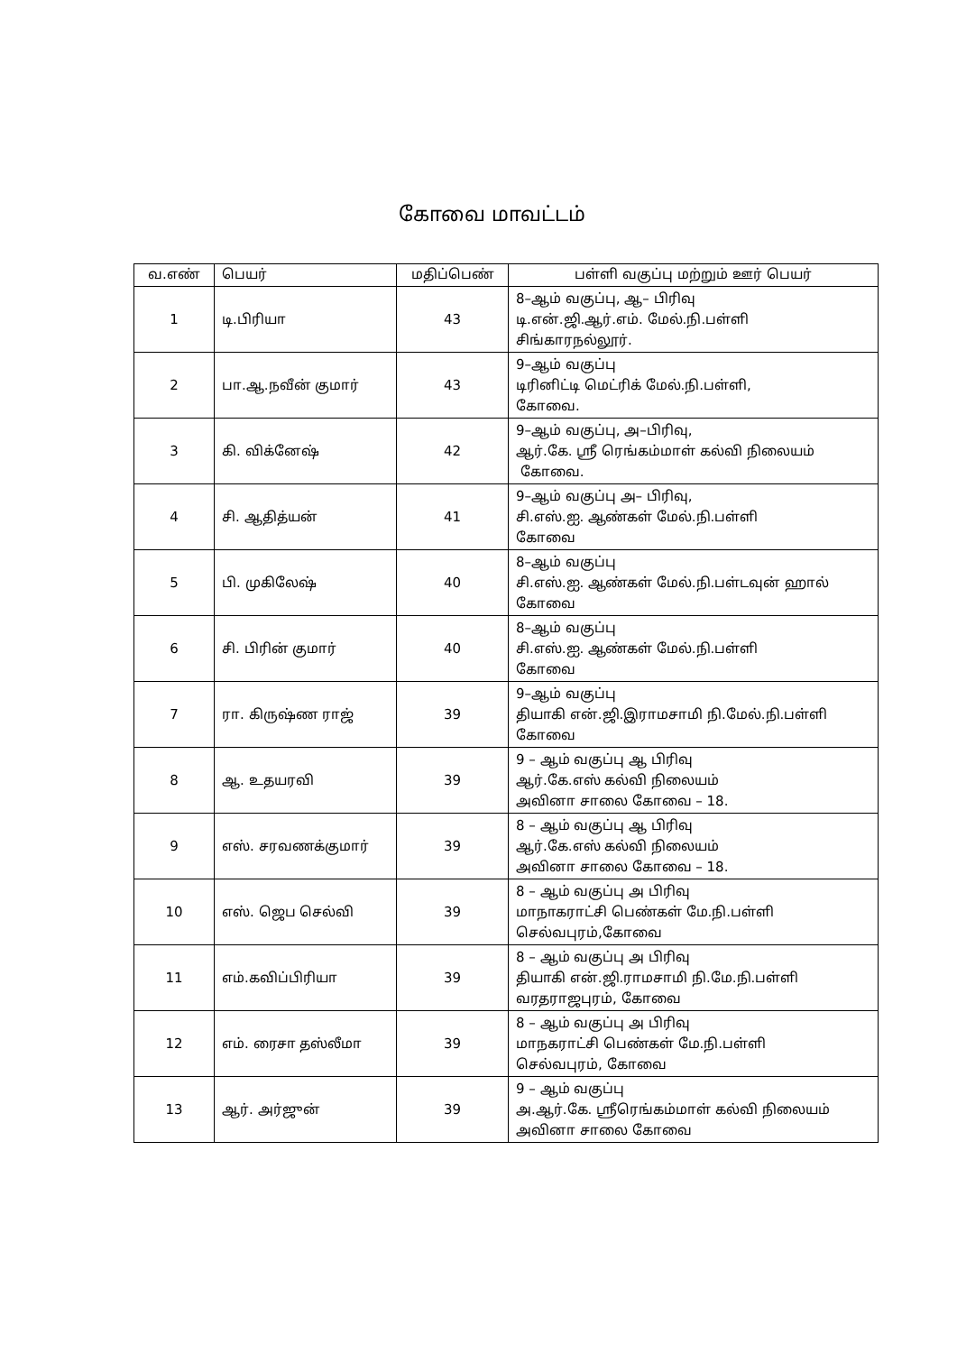கோவை மாவட்டம்
| வ.எண் | பெயர் | மதிப்பெண் | பள்ளி வகுப்பு மற்றும் ஊர் பெயர் |
| --- | --- | --- | --- |
| 1 | டி.பிரியா | 43 | 8–ஆம் வகுப்பு, ஆ– பிரிவு டி.என்.ஜி.ஆர்.எம். மேல்.நி.பள்ளி சிங்காரநல்லூர். |
| 2 | பா.ஆ.நவீன் குமார் | 43 | 9–ஆம் வகுப்பு டிரினிட்டி மெட்ரிக் மேல்.நி.பள்ளி, கோவை. |
| 3 | கி. விக்னேஷ் | 42 | 9–ஆம் வகுப்பு, அ–பிரிவு, ஆர்.கே. ஸ்ரீ ரெங்கம்மாள் கல்வி நிலையம் கோவை. |
| 4 | சி. ஆதித்யன் | 41 | 9–ஆம் வகுப்பு அ– பிரிவு, சி.எஸ்.ஐ. ஆண்கள் மேல்.நி.பள்ளி கோவை |
| 5 | பி. முகிலேஷ் | 40 | 8–ஆம் வகுப்பு சி.எஸ்.ஐ. ஆண்கள் மேல்.நி.பள்டவுன் ஹால் கோவை |
| 6 | சி. பிரின் குமார் | 40 | 8–ஆம் வகுப்பு சி.எஸ்.ஐ. ஆண்கள் மேல்.நி.பள்ளி கோவை |
| 7 | ரா. கிருஷ்ண ராஜ் | 39 | 9–ஆம் வகுப்பு தியாகி என்.ஜி.இராமசாமி நி.மேல்.நி.பள்ளி கோவை |
| 8 | ஆ. உதயரவி | 39 | 9 – ஆம் வகுப்பு ஆ பிரிவு ஆர்.கே.எஸ் கல்வி நிலையம் அவினா சாலை கோவை – 18. |
| 9 | எஸ். சரவணக்குமார் | 39 | 8 – ஆம் வகுப்பு ஆ பிரிவு ஆர்.கே.எஸ் கல்வி நிலையம் அவினா சாலை கோவை – 18. |
| 10 | எஸ். ஜெப செல்வி | 39 | 8 – ஆம் வகுப்பு அ பிரிவு மாநாகராட்சி பெண்கள் மே.நி.பள்ளி செல்வபுரம்,கோவை |
| 11 | எம்.கவிப்பிரியா | 39 | 8 – ஆம் வகுப்பு அ பிரிவு தியாகி என்.ஜி.ராமசாமி நி.மே.நி.பள்ளி வரதராஜபுரம், கோவை |
| 12 | எம். ரைசா தஸ்லீமா | 39 | 8 – ஆம் வகுப்பு அ பிரிவு மாநகராட்சி பெண்கள் மே.நி.பள்ளி செல்வபுரம், கோவை |
| 13 | ஆர். அர்ஜுன் | 39 | 9 – ஆம் வகுப்பு அ.ஆர்.கே. ஸ்ரீரெங்கம்மாள் கல்வி நிலையம் அவினா சாலை கோவை |